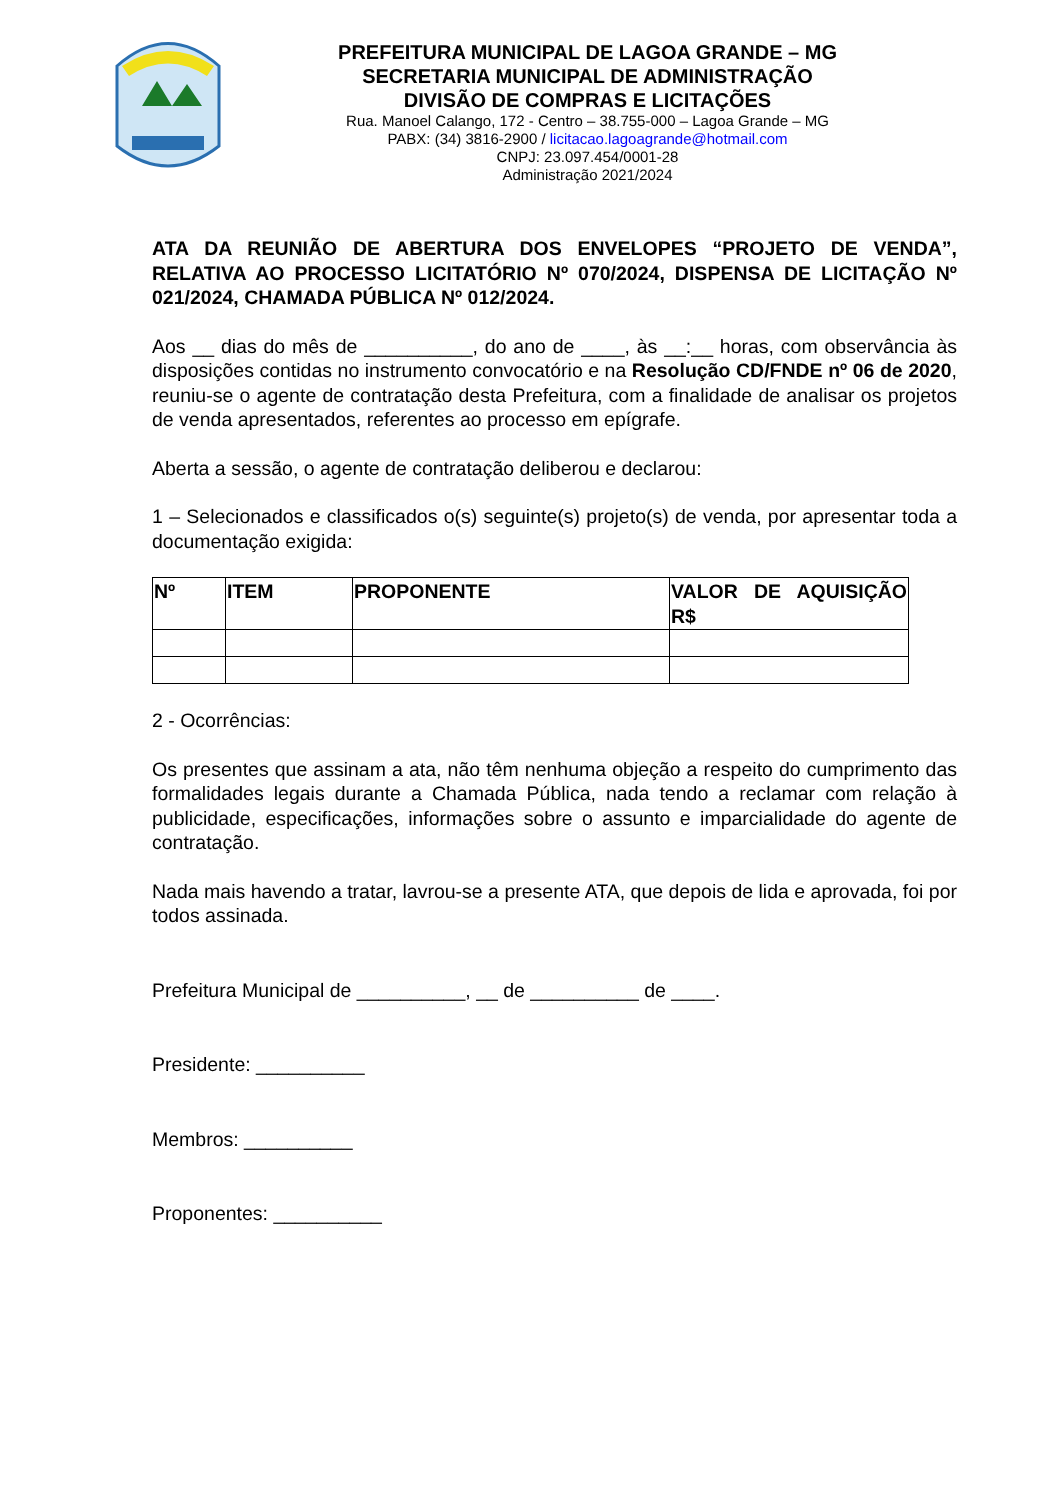PREFEITURA MUNICIPAL DE LAGOA GRANDE – MG
SECRETARIA MUNICIPAL DE ADMINISTRAÇÃO
DIVISÃO DE COMPRAS E LICITAÇÕES
Rua. Manoel Calango, 172 - Centro – 38.755-000 – Lagoa Grande – MG
PABX: (34) 3816-2900 / licitacao.lagoagrande@hotmail.com
CNPJ: 23.097.454/0001-28
Administração 2021/2024
ATA DA REUNIÃO DE ABERTURA DOS ENVELOPES “PROJETO DE VENDA”, RELATIVA AO PROCESSO LICITATÓRIO Nº 070/2024, DISPENSA DE LICITAÇÃO Nº 021/2024, CHAMADA PÚBLICA Nº 012/2024.
Aos __ dias do mês de __________, do ano de ____, às __:__ horas, com observância às disposições contidas no instrumento convocatório e na Resolução CD/FNDE nº 06 de 2020, reuniu-se o agente de contratação desta Prefeitura, com a finalidade de analisar os projetos de venda apresentados, referentes ao processo em epígrafe.
Aberta a sessão, o agente de contratação deliberou e declarou:
1 – Selecionados e classificados o(s) seguinte(s) projeto(s) de venda, por apresentar toda a documentação exigida:
| Nº | ITEM | PROPONENTE | VALOR DE AQUISIÇÃO R$ |
| --- | --- | --- | --- |
2 - Ocorrências:
Os presentes que assinam a ata, não têm nenhuma objeção a respeito do cumprimento das formalidades legais durante a Chamada Pública, nada tendo a reclamar com relação à publicidade, especificações, informações sobre o assunto e imparcialidade do agente de contratação.
Nada mais havendo a tratar, lavrou-se a presente ATA, que depois de lida e aprovada, foi por todos assinada.
Prefeitura Municipal de __________, __ de __________ de ____.
Presidente: __________
Membros: __________
Proponentes: __________